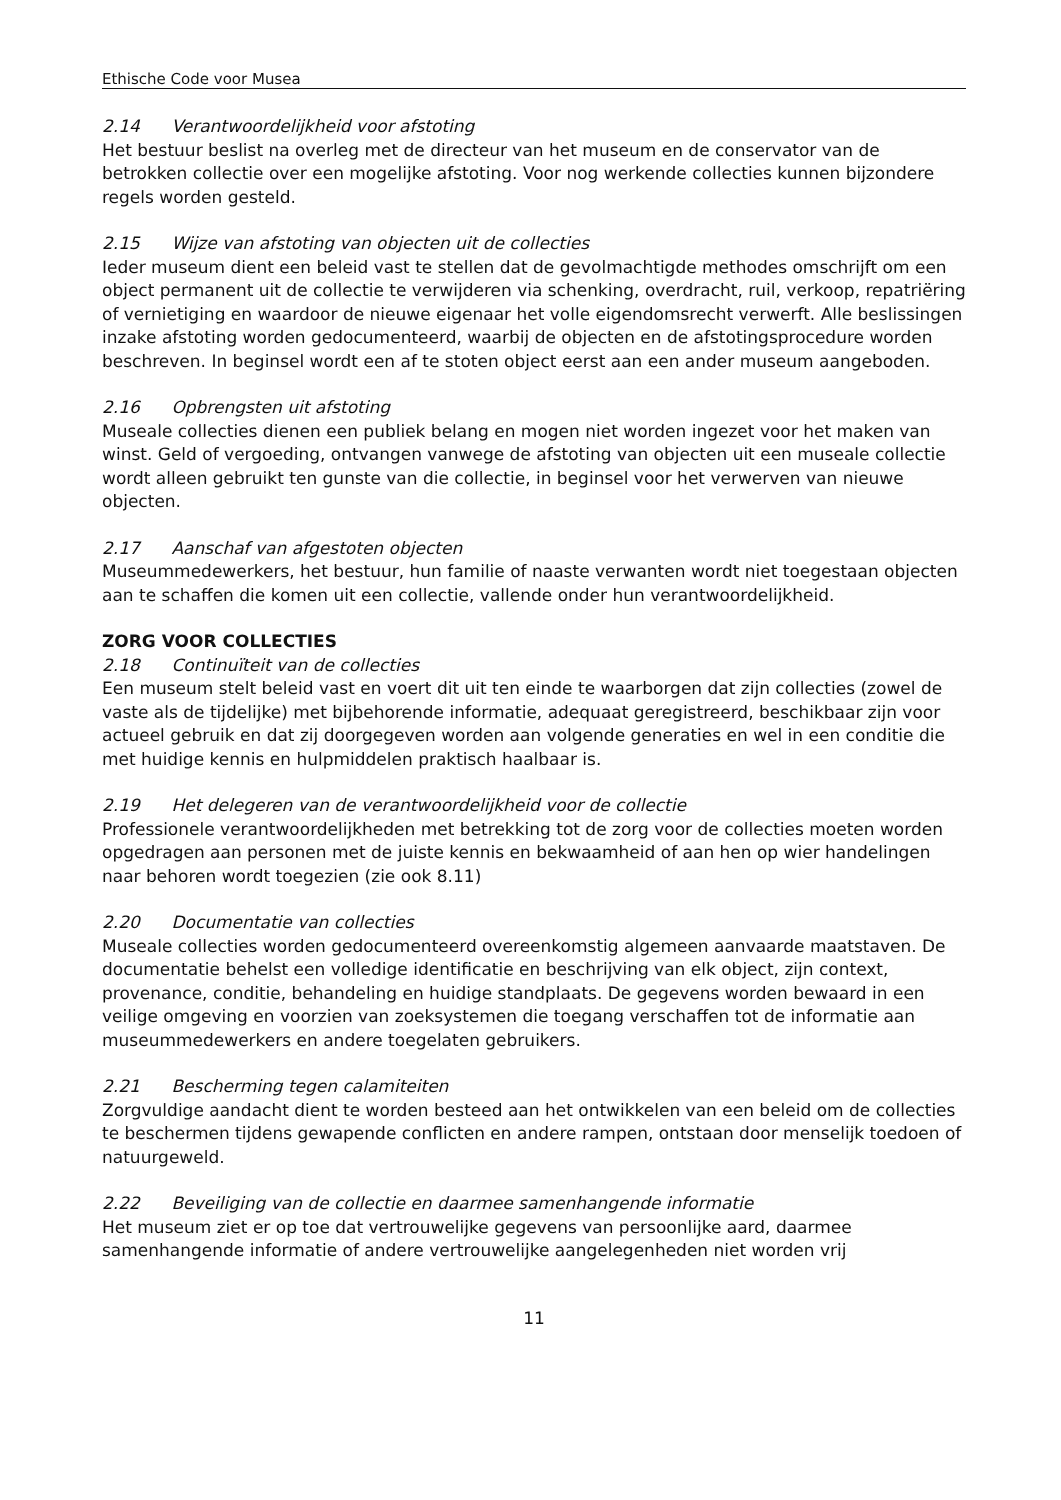Ethische Code voor Musea
2.14 Verantwoordelijkheid voor afstoting
Het bestuur beslist na overleg met de directeur van het museum en de conservator van de betrokken collectie over een mogelijke afstoting. Voor nog werkende collecties kunnen bijzondere regels worden gesteld.
2.15 Wijze van afstoting van objecten uit de collecties
Ieder museum dient een beleid vast te stellen dat de gevolmachtigde methodes omschrijft om een object permanent uit de collectie te verwijderen via schenking, overdracht, ruil, verkoop, repatriëring of vernietiging en waardoor de nieuwe eigenaar het volle eigendomsrecht verwerft. Alle beslissingen inzake afstoting worden gedocumenteerd, waarbij de objecten en de afstotingsprocedure worden beschreven. In beginsel wordt een af te stoten object eerst aan een ander museum aangeboden.
2.16 Opbrengsten uit afstoting
Museale collecties dienen een publiek belang en mogen niet worden ingezet voor het maken van winst. Geld of vergoeding, ontvangen vanwege de afstoting van objecten uit een museale collectie wordt alleen gebruikt ten gunste van die collectie, in beginsel voor het verwerven van nieuwe objecten.
2.17 Aanschaf van afgestoten objecten
Museummedewerkers, het bestuur, hun familie of naaste verwanten wordt niet toegestaan objecten aan te schaffen die komen uit een collectie, vallende onder hun verantwoordelijkheid.
ZORG VOOR COLLECTIES
2.18 Continuïteit van de collecties
Een museum stelt beleid vast en voert dit uit ten einde te waarborgen dat zijn collecties (zowel de vaste als de tijdelijke) met bijbehorende informatie, adequaat geregistreerd, beschikbaar zijn voor actueel gebruik en dat zij doorgegeven worden aan volgende generaties en wel in een conditie die met huidige kennis en hulpmiddelen praktisch haalbaar is.
2.19 Het delegeren van de verantwoordelijkheid voor de collectie
Professionele verantwoordelijkheden met betrekking tot de zorg voor de collecties moeten worden opgedragen aan personen met de juiste kennis en bekwaamheid of aan hen op wier handelingen naar behoren wordt toegezien (zie ook 8.11)
2.20 Documentatie van collecties
Museale collecties worden gedocumenteerd overeenkomstig algemeen aanvaarde maatstaven. De documentatie behelst een volledige identificatie en beschrijving van elk object, zijn context, provenance, conditie, behandeling en huidige standplaats. De gegevens worden bewaard in een veilige omgeving en voorzien van zoeksystemen die toegang verschaffen tot de informatie aan museummedewerkers en andere toegelaten gebruikers.
2.21 Bescherming tegen calamiteiten
Zorgvuldige aandacht dient te worden besteed aan het ontwikkelen van een beleid om de collecties te beschermen tijdens gewapende conflicten en andere rampen, ontstaan door menselijk toedoen of natuurgeweld.
2.22 Beveiliging van de collectie en daarmee samenhangende informatie
Het museum ziet er op toe dat vertrouwelijke gegevens van persoonlijke aard, daarmee samenhangende informatie of andere vertrouwelijke aangelegenheden niet worden vrij
11